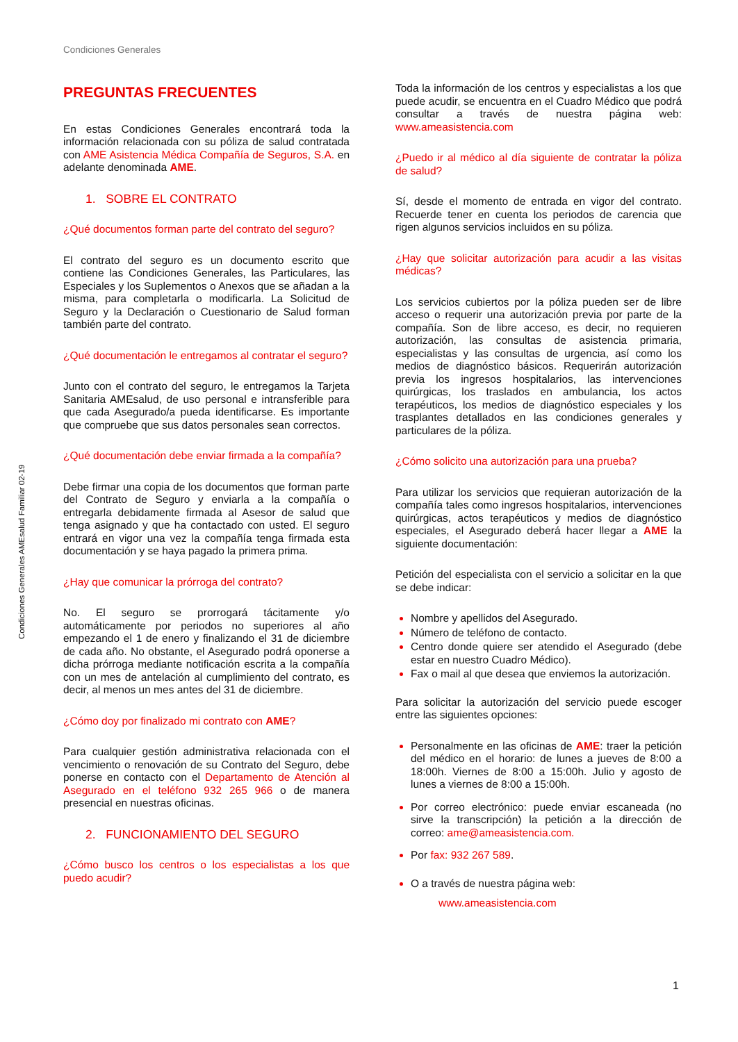Condiciones Generales
Condiciones Generales AMEsalud Familiar 02-19
PREGUNTAS FRECUENTES
En estas Condiciones Generales encontrará toda la información relacionada con su póliza de salud contratada con AME Asistencia Médica Compañía de Seguros, S.A. en adelante denominada AME.
1. SOBRE EL CONTRATO
¿Qué documentos forman parte del contrato del seguro?
El contrato del seguro es un documento escrito que contiene las Condiciones Generales, las Particulares, las Especiales y los Suplementos o Anexos que se añadan a la misma, para completarla o modificarla. La Solicitud de Seguro y la Declaración o Cuestionario de Salud forman también parte del contrato.
¿Qué documentación le entregamos al contratar el seguro?
Junto con el contrato del seguro, le entregamos la Tarjeta Sanitaria AMEsalud, de uso personal e intransferible para que cada Asegurado/a pueda identificarse. Es importante que compruebe que sus datos personales sean correctos.
¿Qué documentación debe enviar firmada a la compañía?
Debe firmar una copia de los documentos que forman parte del Contrato de Seguro y enviarla a la compañía o entregarla debidamente firmada al Asesor de salud que tenga asignado y que ha contactado con usted. El seguro entrará en vigor una vez la compañía tenga firmada esta documentación y se haya pagado la primera prima.
¿Hay que comunicar la prórroga del contrato?
No. El seguro se prorrogará tácitamente y/o automáticamente por periodos no superiores al año empezando el 1 de enero y finalizando el 31 de diciembre de cada año. No obstante, el Asegurado podrá oponerse a dicha prórroga mediante notificación escrita a la compañía con un mes de antelación al cumplimiento del contrato, es decir, al menos un mes antes del 31 de diciembre.
¿Cómo doy por finalizado mi contrato con AME?
Para cualquier gestión administrativa relacionada con el vencimiento o renovación de su Contrato del Seguro, debe ponerse en contacto con el Departamento de Atención al Asegurado en el teléfono 932 265 966 o de manera presencial en nuestras oficinas.
2. FUNCIONAMIENTO DEL SEGURO
¿Cómo busco los centros o los especialistas a los que puedo acudir?
Toda la información de los centros y especialistas a los que puede acudir, se encuentra en el Cuadro Médico que podrá consultar a través de nuestra página web: www.ameasistencia.com
¿Puedo ir al médico al día siguiente de contratar la póliza de salud?
Sí, desde el momento de entrada en vigor del contrato. Recuerde tener en cuenta los periodos de carencia que rigen algunos servicios incluidos en su póliza.
¿Hay que solicitar autorización para acudir a las visitas médicas?
Los servicios cubiertos por la póliza pueden ser de libre acceso o requerir una autorización previa por parte de la compañía. Son de libre acceso, es decir, no requieren autorización, las consultas de asistencia primaria, especialistas y las consultas de urgencia, así como los medios de diagnóstico básicos. Requerirán autorización previa los ingresos hospitalarios, las intervenciones quirúrgicas, los traslados en ambulancia, los actos terapéuticos, los medios de diagnóstico especiales y los trasplantes detallados en las condiciones generales y particulares de la póliza.
¿Cómo solicito una autorización para una prueba?
Para utilizar los servicios que requieran autorización de la compañía tales como ingresos hospitalarios, intervenciones quirúrgicas, actos terapéuticos y medios de diagnóstico especiales, el Asegurado deberá hacer llegar a AME la siguiente documentación:
Petición del especialista con el servicio a solicitar en la que se debe indicar:
Nombre y apellidos del Asegurado.
Número de teléfono de contacto.
Centro donde quiere ser atendido el Asegurado (debe estar en nuestro Cuadro Médico).
Fax o mail al que desea que enviemos la autorización.
Para solicitar la autorización del servicio puede escoger entre las siguientes opciones:
Personalmente en las oficinas de AME: traer la petición del médico en el horario: de lunes a jueves de 8:00 a 18:00h. Viernes de 8:00 a 15:00h. Julio y agosto de lunes a viernes de 8:00 a 15:00h.
Por correo electrónico: puede enviar escaneada (no sirve la transcripción) la petición a la dirección de correo: ame@ameasistencia.com.
Por fax: 932 267 589.
O a través de nuestra página web:
www.ameasistencia.com
1